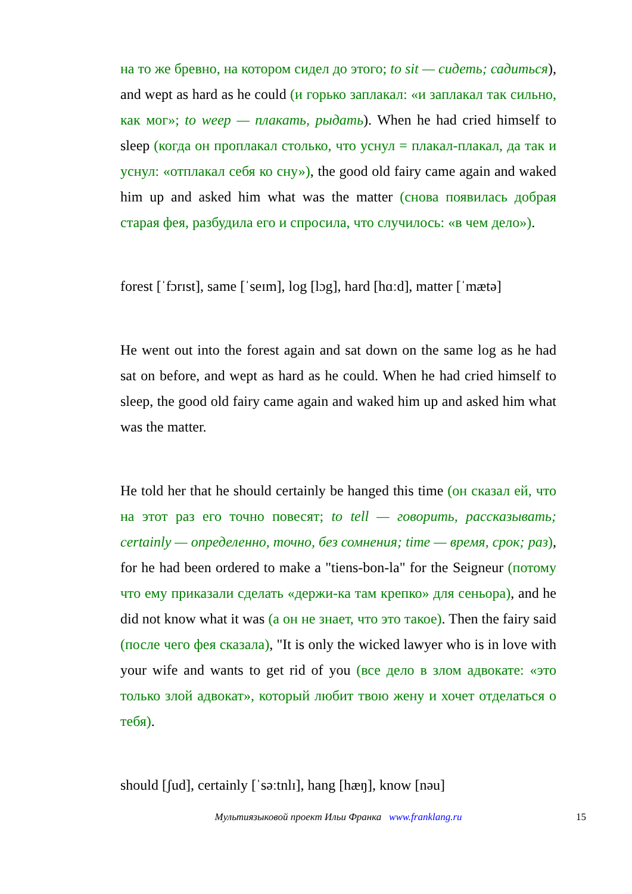на то же бревно, на котором сидел до этого; to sit — сидеть; садиться), and wept as hard as he could (и горько заплакал: «и заплакал так сильно, как мог»; to weep — плакать, рыдать). When he had cried himself to sleep (когда он проплакал столько, что уснул = плакал-плакал, да так и уснул: «отплакал себя ко сну»), the good old fairy came again and waked him up and asked him what was the matter (снова появилась добрая старая фея, разбудила его и спросила, что случилось: «в чем дело»).
forest [ˈfɔrɪst], same [ˈseɪm], log [lɔg], hard [hɑːd], matter [ˈmætə]
He went out into the forest again and sat down on the same log as he had sat on before, and wept as hard as he could. When he had cried himself to sleep, the good old fairy came again and waked him up and asked him what was the matter.
He told her that he should certainly be hanged this time (он сказал ей, что на этот раз его точно повесят; to tell — говорить, рассказывать; certainly — определенно, точно, без сомнения; time — время, срок; раз), for he had been ordered to make a "tiens-bon-la" for the Seigneur (потому что ему приказали сделать «держи-ка там крепко» для сеньора), and he did not know what it was (а он не знает, что это такое). Then the fairy said (после чего фея сказала), "It is only the wicked lawyer who is in love with your wife and wants to get rid of you (все дело в злом адвокате: «это только злой адвокат», который любит твою жену и хочет отделаться о тебя).
should [ʃud], certainly [ˈsəːtnlɪ], hang [hæŋ], know [nəu]
Мультиязыковой проект Ильи Франка www.franklang.ru 15